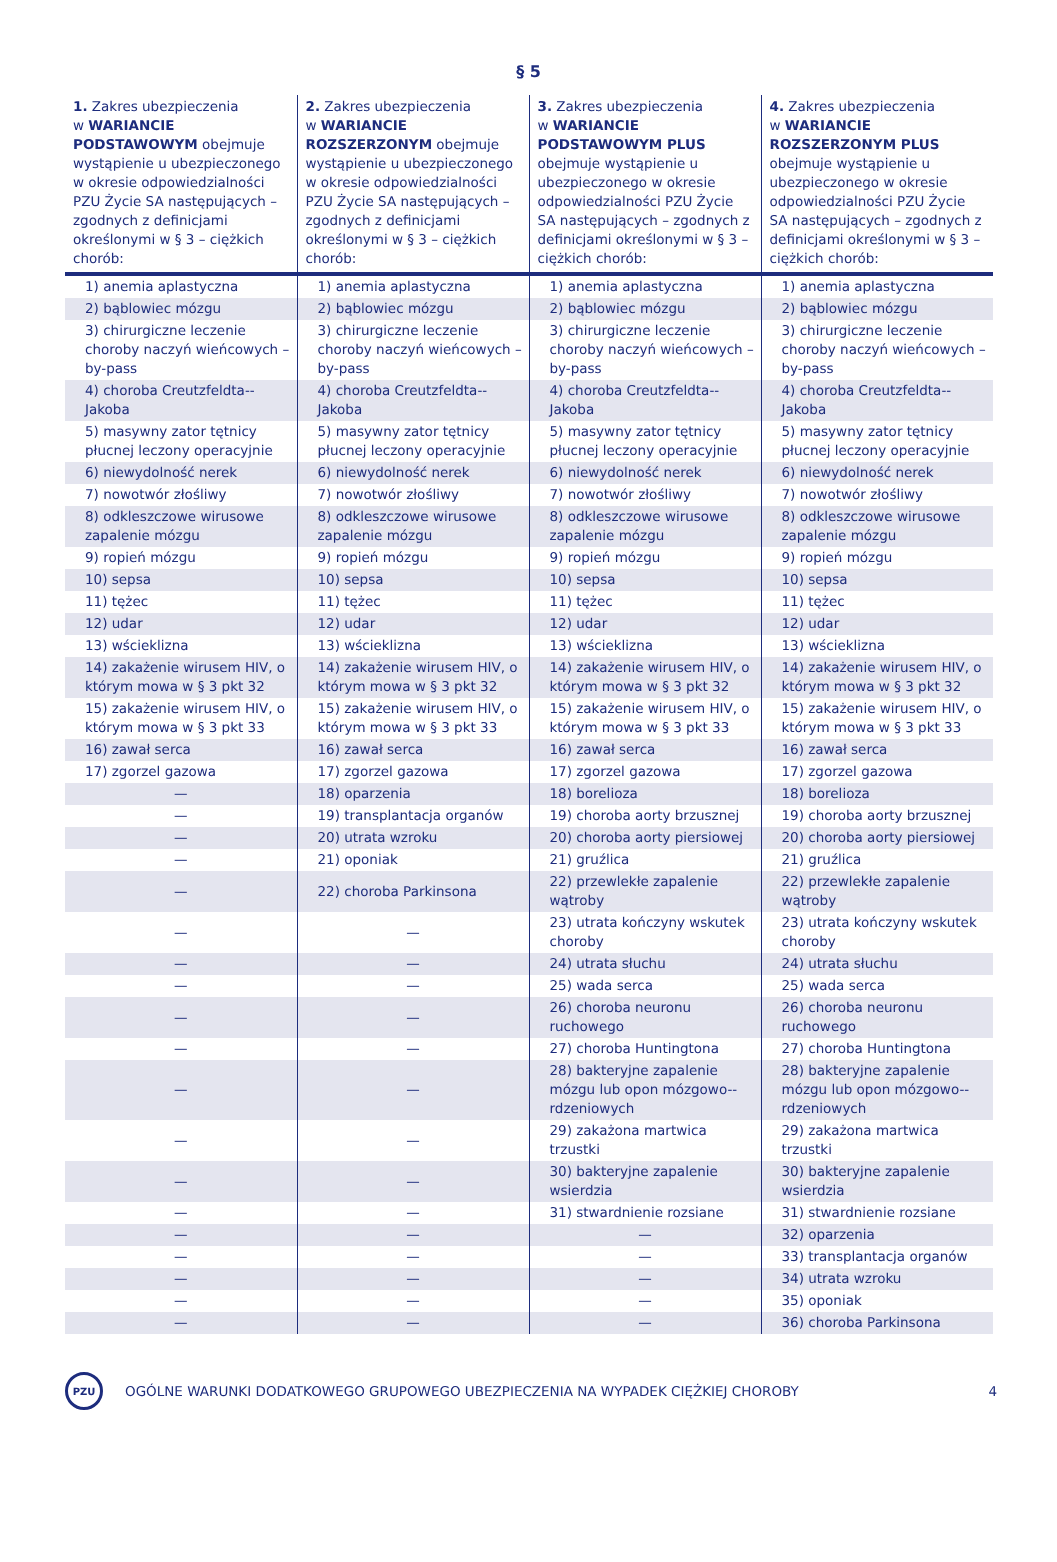§ 5
| 1. Zakres ubezpieczenia w WARIANCIE PODSTAWOWYM obejmuje wystąpienie u ubezpieczonego w okresie odpowiedzialności PZU Życie SA następujących – zgodnych z definicjami określonymi w § 3 – ciężkich chorób: | 2. Zakres ubezpieczenia w WARIANCIE ROZSZERZONYM obejmuje wystąpienie u ubezpieczonego w okresie odpowiedzialności PZU Życie SA następujących – zgodnych z definicjami określonymi w § 3 – ciężkich chorób: | 3. Zakres ubezpieczenia w WARIANCIE PODSTAWOWYM PLUS obejmuje wystąpienie u ubezpieczonego w okresie odpowiedzialności PZU Życie SA następujących – zgodnych z definicjami określonymi w § 3 – ciężkich chorób: | 4. Zakres ubezpieczenia w WARIANCIE ROZSZERZONYM PLUS obejmuje wystąpienie u ubezpieczonego w okresie odpowiedzialności PZU Życie SA następujących – zgodnych z definicjami określonymi w § 3 – ciężkich chorób: |
| --- | --- | --- | --- |
| 1) anemia aplastyczna | 1) anemia aplastyczna | 1) anemia aplastyczna | 1) anemia aplastyczna |
| 2) bąblowiec mózgu | 2) bąblowiec mózgu | 2) bąblowiec mózgu | 2) bąblowiec mózgu |
| 3) chirurgiczne leczenie choroby naczyń wieńcowych – by-pass | 3) chirurgiczne leczenie choroby naczyń wieńcowych – by-pass | 3) chirurgiczne leczenie choroby naczyń wieńcowych – by-pass | 3) chirurgiczne leczenie choroby naczyń wieńcowych – by-pass |
| 4) choroba Creutzfeldta--Jakoba | 4) choroba Creutzfeldta--Jakoba | 4) choroba Creutzfeldta--Jakoba | 4) choroba Creutzfeldta--Jakoba |
| 5) masywny zator tętnicy płucnej leczony operacyjnie | 5) masywny zator tętnicy płucnej leczony operacyjnie | 5) masywny zator tętnicy płucnej leczony operacyjnie | 5) masywny zator tętnicy płucnej leczony operacyjnie |
| 6) niewydolność nerek | 6) niewydolność nerek | 6) niewydolność nerek | 6) niewydolność nerek |
| 7) nowotwór złośliwy | 7) nowotwór złośliwy | 7) nowotwór złośliwy | 7) nowotwór złośliwy |
| 8) odkleszczowe wirusowe zapalenie mózgu | 8) odkleszczowe wirusowe zapalenie mózgu | 8) odkleszczowe wirusowe zapalenie mózgu | 8) odkleszczowe wirusowe zapalenie mózgu |
| 9) ropień mózgu | 9) ropień mózgu | 9) ropień mózgu | 9) ropień mózgu |
| 10) sepsa | 10) sepsa | 10) sepsa | 10) sepsa |
| 11) tężec | 11) tężec | 11) tężec | 11) tężec |
| 12) udar | 12) udar | 12) udar | 12) udar |
| 13) wścieklizna | 13) wścieklizna | 13) wścieklizna | 13) wścieklizna |
| 14) zakażenie wirusem HIV, o którym mowa w § 3 pkt 32 | 14) zakażenie wirusem HIV, o którym mowa w § 3 pkt 32 | 14) zakażenie wirusem HIV, o którym mowa w § 3 pkt 32 | 14) zakażenie wirusem HIV, o którym mowa w § 3 pkt 32 |
| 15) zakażenie wirusem HIV, o którym mowa w § 3 pkt 33 | 15) zakażenie wirusem HIV, o którym mowa w § 3 pkt 33 | 15) zakażenie wirusem HIV, o którym mowa w § 3 pkt 33 | 15) zakażenie wirusem HIV, o którym mowa w § 3 pkt 33 |
| 16) zawał serca | 16) zawał serca | 16) zawał serca | 16) zawał serca |
| 17) zgorzel gazowa | 17) zgorzel gazowa | 17) zgorzel gazowa | 17) zgorzel gazowa |
| — | 18) oparzenia | 18) borelioza | 18) borelioza |
| — | 19) transplantacja organów | 19) choroba aorty brzusznej | 19) choroba aorty brzusznej |
| — | 20) utrata wzroku | 20) choroba aorty piersiowej | 20) choroba aorty piersiowej |
| — | 21) oponiak | 21) gruźlica | 21) gruźlica |
| — | 22) choroba Parkinsona | 22) przewlekłe zapalenie wątroby | 22) przewlekłe zapalenie wątroby |
| — | — | 23) utrata kończyny wskutek choroby | 23) utrata kończyny wskutek choroby |
| — | — | 24) utrata słuchu | 24) utrata słuchu |
| — | — | 25) wada serca | 25) wada serca |
| — | — | 26) choroba neuronu ruchowego | 26) choroba neuronu ruchowego |
| — | — | 27) choroba Huntingtona | 27) choroba Huntingtona |
| — | — | 28) bakteryjne zapalenie mózgu lub opon mózgowo--rdzeniowych | 28) bakteryjne zapalenie mózgu lub opon mózgowo--rdzeniowych |
| — | — | 29) zakażona martwica trzustki | 29) zakażona martwica trzustki |
| — | — | 30) bakteryjne zapalenie wsierdzia | 30) bakteryjne zapalenie wsierdzia |
| — | — | 31) stwardnienie rozsiane | 31) stwardnienie rozsiane |
| — | — | — | 32) oparzenia |
| — | — | — | 33) transplantacja organów |
| — | — | — | 34) utrata wzroku |
| — | — | — | 35) oponiak |
| — | — | — | 36) choroba Parkinsona |
PZU
OGÓLNE WARUNKI DODATKOWEGO GRUPOWEGO UBEZPIECZENIA NA WYPADEK CIĘŻKIEJ CHOROBY 4